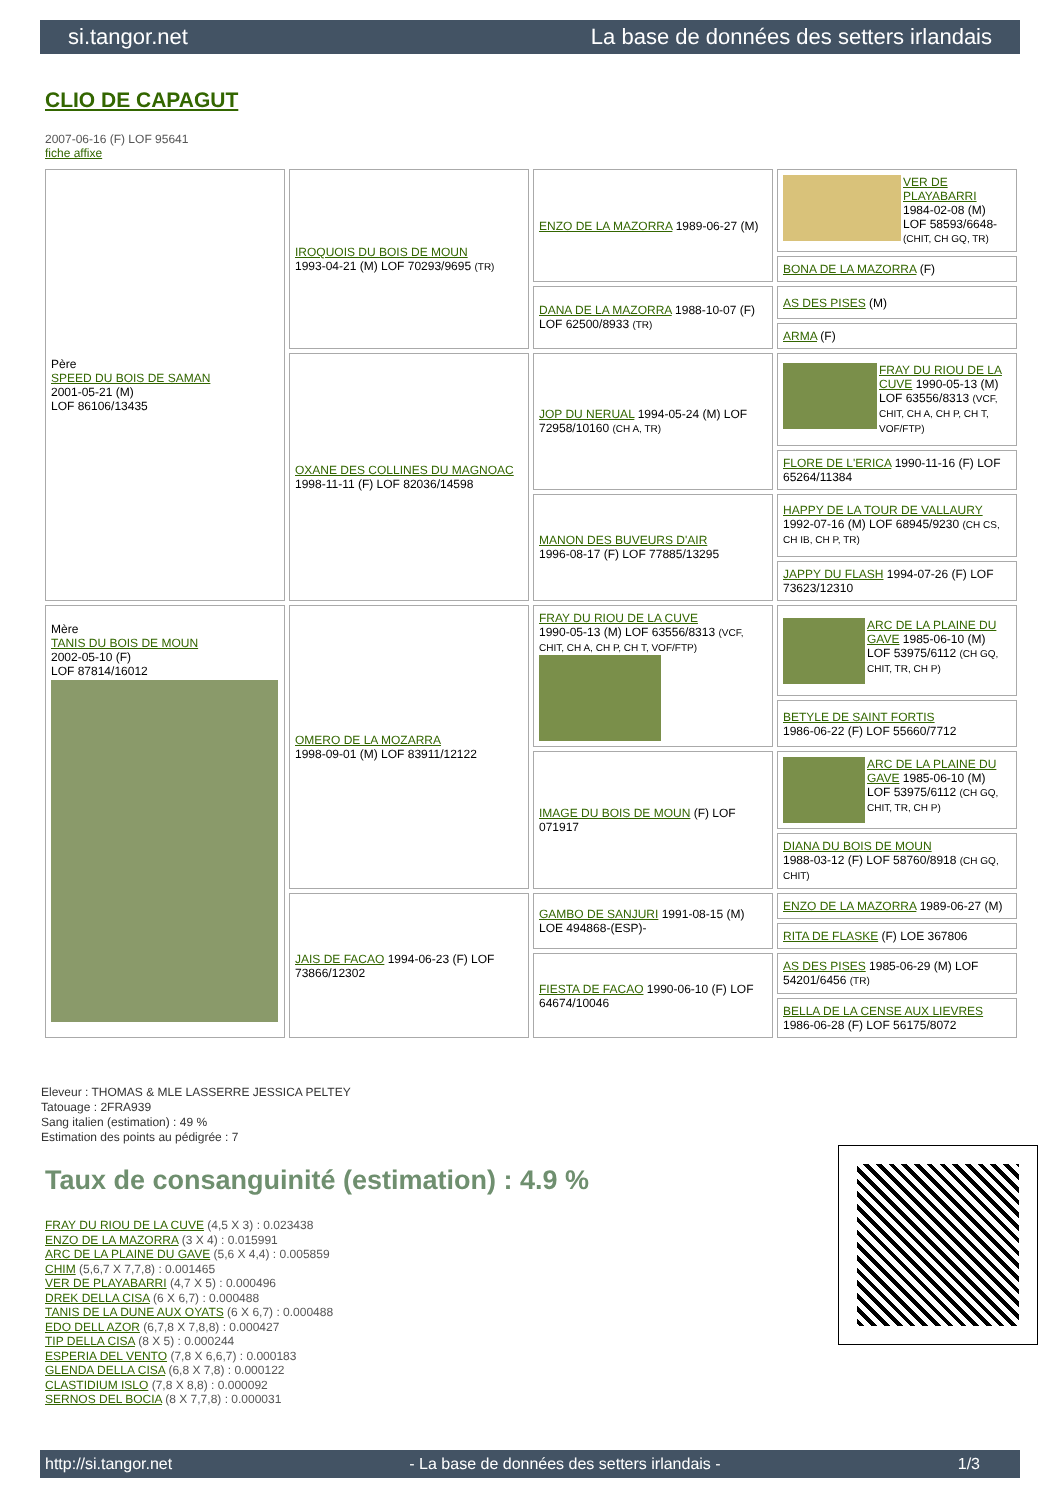si.tangor.net La base de données des setters irlandais
CLIO DE CAPAGUT
2007-06-16 (F) LOF 95641
fiche affixe
| Père SPEED DU BOIS DE SAMAN 2001-05-21 (M) LOF 86106/13435 | IROQUOIS DU BOIS DE MOUN 1993-04-21 (M) LOF 70293/9695 (TR) | ENZO DE LA MAZORRA 1989-06-27 (M) | VER DE PLAYABARRI 1984-02-08 (M) LOF 58593/6648- (CHIT, CH GQ, TR) |
| | | | BONA DE LA MAZORRA (F) |
| | | DANA DE LA MAZORRA 1988-10-07 (F) LOF 62500/8933 (TR) | AS DES PISES (M) |
| | | | ARMA (F) |
| | OXANE DES COLLINES DU MAGNOAC 1998-11-11 (F) LOF 82036/14598 | JOP DU NERUAL 1994-05-24 (M) LOF 72958/10160 (CH A, TR) | FRAY DU RIOU DE LA CUVE 1990-05-13 (M) LOF 63556/8313 (VCF, CHIT, CH A, CH P, CH T, VOF/FTP) |
| | | | FLORE DE L'ERICA 1990-11-16 (F) LOF 65264/11384 |
| | | MANON DES BUVEURS D'AIR 1996-08-17 (F) LOF 77885/13295 | HAPPY DE LA TOUR DE VALLAURY 1992-07-16 (M) LOF 68945/9230 (CH CS, CH IB, CH P, TR) |
| | | | JAPPY DU FLASH 1994-07-26 (F) LOF 73623/12310 |
| Mère TANIS DU BOIS DE MOUN 2002-05-10 (F) LOF 87814/16012 | OMERO DE LA MOZARRA 1998-09-01 (M) LOF 83911/12122 | FRAY DU RIOU DE LA CUVE 1990-05-13 (M) LOF 63556/8313 (VCF, CHIT, CH A, CH P, CH T, VOF/FTP) | ARC DE LA PLAINE DU GAVE 1985-06-10 (M) LOF 53975/6112 (CH GQ, CHIT, TR, CH P) |
| | | | BETYLE DE SAINT FORTIS 1986-06-22 (F) LOF 55660/7712 |
| | | IMAGE DU BOIS DE MOUN (F) LOF 071917 | ARC DE LA PLAINE DU GAVE 1985-06-10 (M) LOF 53975/6112 (CH GQ, CHIT, TR, CH P) |
| | | | DIANA DU BOIS DE MOUN 1988-03-12 (F) LOF 58760/8918 (CH GQ, CHIT) |
| | JAIS DE FACAO 1994-06-23 (F) LOF 73866/12302 | GAMBO DE SANJURI 1991-08-15 (M) LOE 494868-(ESP)- | ENZO DE LA MAZORRA 1989-06-27 (M) |
| | | | RITA DE FLASKE (F) LOE 367806 |
| | | FIESTA DE FACAO 1990-06-10 (F) LOF 64674/10046 | AS DES PISES 1985-06-29 (M) LOF 54201/6456 (TR) |
| | | | BELLA DE LA CENSE AUX LIEVRES 1986-06-28 (F) LOF 56175/8072 |
Eleveur : THOMAS & MLE LASSERRE JESSICA PELTEY
Tatouage : 2FRA939
Sang italien (estimation) : 49 %
Estimation des points au pédigrée : 7
Taux de consanguinité (estimation) : 4.9 %
FRAY DU RIOU DE LA CUVE (4,5 X 3) : 0.023438
ENZO DE LA MAZORRA (3 X 4) : 0.015991
ARC DE LA PLAINE DU GAVE (5,6 X 4,4) : 0.005859
CHIM (5,6,7 X 7,7,8) : 0.001465
VER DE PLAYABARRI (4,7 X 5) : 0.000496
DREK DELLA CISA (6 X 6,7) : 0.000488
TANIS DE LA DUNE AUX OYATS (6 X 6,7) : 0.000488
EDO DELL AZOR (6,7,8 X 7,8,8) : 0.000427
TIP DELLA CISA (8 X 5) : 0.000244
ESPERIA DEL VENTO (7,8 X 6,6,7) : 0.000183
GLENDA DELLA CISA (6,8 X 7,8) : 0.000122
CLASTIDIUM ISLO (7,8 X 8,8) : 0.000092
SERNOS DEL BOCIA (8 X 7,7,8) : 0.000031
http://si.tangor.net - La base de données des setters irlandais - 1/3